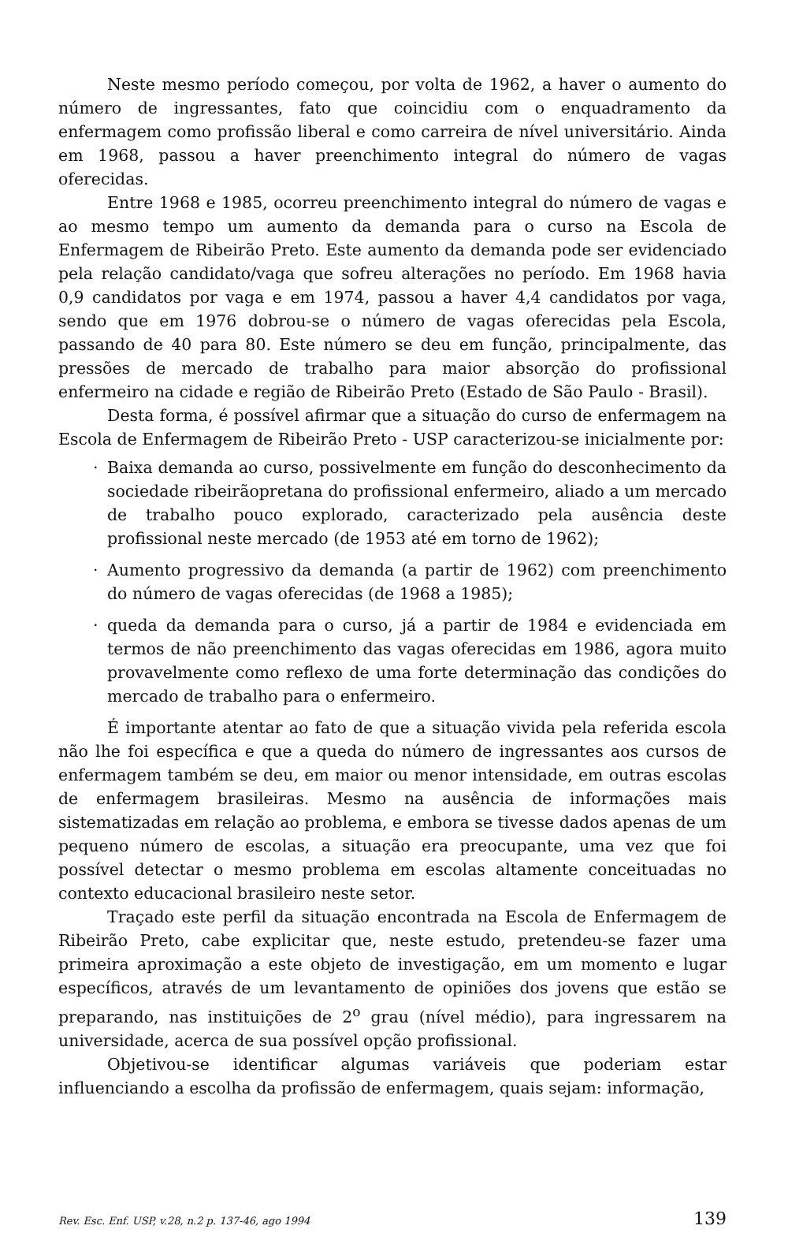Neste mesmo período começou, por volta de 1962, a haver o aumento do número de ingressantes, fato que coincidiu com o enquadramento da enfermagem como profissão liberal e como carreira de nível universitário. Ainda em 1968, passou a haver preenchimento integral do número de vagas oferecidas.
Entre 1968 e 1985, ocorreu preenchimento integral do número de vagas e ao mesmo tempo um aumento da demanda para o curso na Escola de Enfermagem de Ribeirão Preto. Este aumento da demanda pode ser evidenciado pela relação candidato/vaga que sofreu alterações no período. Em 1968 havia 0,9 candidatos por vaga e em 1974, passou a haver 4,4 candidatos por vaga, sendo que em 1976 dobrou-se o número de vagas oferecidas pela Escola, passando de 40 para 80. Este número se deu em função, principalmente, das pressões de mercado de trabalho para maior absorção do profissional enfermeiro na cidade e região de Ribeirão Preto (Estado de São Paulo - Brasil).
Desta forma, é possível afirmar que a situação do curso de enfermagem na Escola de Enfermagem de Ribeirão Preto - USP caracterizou-se inicialmente por:
· Baixa demanda ao curso, possivelmente em função do desconhecimento da sociedade ribeirãopretana do profissional enfermeiro, aliado a um mercado de trabalho pouco explorado, caracterizado pela ausência deste profissional neste mercado (de 1953 até em torno de 1962);
· Aumento progressivo da demanda (a partir de 1962) com preenchimento do número de vagas oferecidas (de 1968 a 1985);
· queda da demanda para o curso, já a partir de 1984 e evidenciada em termos de não preenchimento das vagas oferecidas em 1986, agora muito provavelmente como reflexo de uma forte determinação das condições do mercado de trabalho para o enfermeiro.
É importante atentar ao fato de que a situação vivida pela referida escola não lhe foi específica e que a queda do número de ingressantes aos cursos de enfermagem também se deu, em maior ou menor intensidade, em outras escolas de enfermagem brasileiras. Mesmo na ausência de informações mais sistematizadas em relação ao problema, e embora se tivesse dados apenas de um pequeno número de escolas, a situação era preocupante, uma vez que foi possível detectar o mesmo problema em escolas altamente conceituadas no contexto educacional brasileiro neste setor.
Traçado este perfil da situação encontrada na Escola de Enfermagem de Ribeirão Preto, cabe explicitar que, neste estudo, pretendeu-se fazer uma primeira aproximação a este objeto de investigação, em um momento e lugar específicos, através de um levantamento de opiniões dos jovens que estão se preparando, nas instituições de 2<sup>o</sup> grau (nível médio), para ingressarem na universidade, acerca de sua possível opção profissional.
Objetivou-se identificar algumas variáveis que poderiam estar influenciando a escolha da profissão de enfermagem, quais sejam: informação,
Rev. Esc. Enf. USP, v.28, n.2 p. 137-46, ago 1994 139